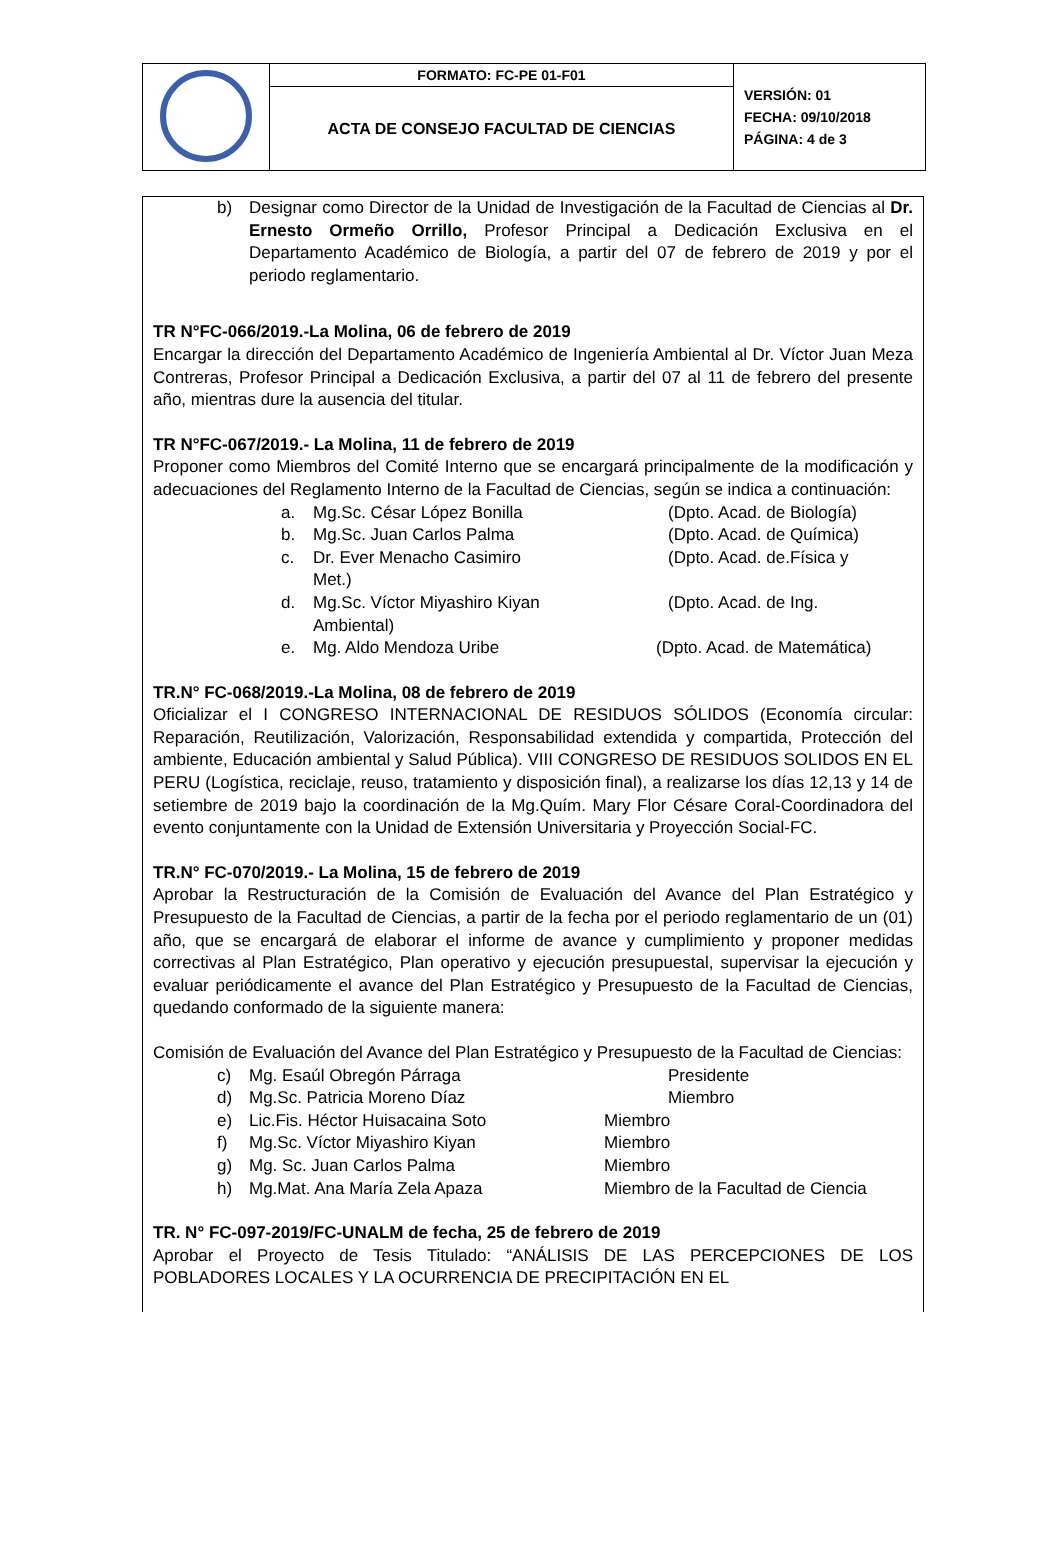| | FORMATO: FC-PE 01-F01 | VERSIÓN: 01 FECHA: 09/10/2018 PÁGINA: 4 de 3 |
| | ACTA DE CONSEJO FACULTAD DE CIENCIAS | |
b) Designar como Director de la Unidad de Investigación de la Facultad de Ciencias al Dr. Ernesto Ormeño Orrillo, Profesor Principal a Dedicación Exclusiva en el Departamento Académico de Biología, a partir del 07 de febrero de 2019 y por el periodo reglamentario.
TR N°FC-066/2019.-La Molina, 06 de febrero de 2019
Encargar la dirección del Departamento Académico de Ingeniería Ambiental al Dr. Víctor Juan Meza Contreras, Profesor Principal a Dedicación Exclusiva, a partir del 07 al 11 de febrero del presente año, mientras dure la ausencia del titular.
TR N°FC-067/2019.- La Molina, 11 de febrero de 2019
Proponer como Miembros del Comité Interno que se encargará principalmente de la modificación y adecuaciones del Reglamento Interno de la Facultad de Ciencias, según se indica a continuación:
a. Mg.Sc. César López Bonilla (Dpto. Acad. de Biología)
b. Mg.Sc. Juan Carlos Palma (Dpto. Acad. de Química)
c. Dr. Ever Menacho Casimiro (Dpto. Acad. de.Física y
Met.)
d. Mg.Sc. Víctor Miyashiro Kiyan (Dpto. Acad. de Ing.
Ambiental)
e. Mg. Aldo Mendoza Uribe (Dpto. Acad. de Matemática)
TR.N° FC-068/2019.-La Molina, 08 de febrero de 2019
Oficializar el I CONGRESO INTERNACIONAL DE RESIDUOS SÓLIDOS (Economía circular: Reparación, Reutilización, Valorización, Responsabilidad extendida y compartida, Protección del ambiente, Educación ambiental y Salud Pública). VIII CONGRESO DE RESIDUOS SOLIDOS EN EL PERU (Logística, reciclaje, reuso, tratamiento y disposición final), a realizarse los días 12,13 y 14 de setiembre de 2019 bajo la coordinación de la Mg.Quím. Mary Flor Césare Coral-Coordinadora del evento conjuntamente con la Unidad de Extensión Universitaria y Proyección Social-FC.
TR.N° FC-070/2019.- La Molina, 15 de febrero de 2019
Aprobar la Restructuración de la Comisión de Evaluación del Avance del Plan Estratégico y Presupuesto de la Facultad de Ciencias, a partir de la fecha por el periodo reglamentario de un (01) año, que se encargará de elaborar el informe de avance y cumplimiento y proponer medidas correctivas al Plan Estratégico, Plan operativo y ejecución presupuestal, supervisar la ejecución y evaluar periódicamente el avance del Plan Estratégico y Presupuesto de la Facultad de Ciencias, quedando conformado de la siguiente manera:
Comisión de Evaluación del Avance del Plan Estratégico y Presupuesto de la Facultad de Ciencias:
c) Mg. Esaúl Obregón Párraga Presidente
d) Mg.Sc. Patricia Moreno Díaz Miembro
e) Lic.Fis. Héctor Huisacaina Soto Miembro
f) Mg.Sc. Víctor Miyashiro Kiyan Miembro
g) Mg. Sc. Juan Carlos Palma Miembro
h) Mg.Mat. Ana María Zela Apaza Miembro de la Facultad de Ciencia
TR. N° FC-097-2019/FC-UNALM de fecha, 25 de febrero de 2019
Aprobar el Proyecto de Tesis Titulado: “ANÁLISIS DE LAS PERCEPCIONES DE LOS POBLADORES LOCALES Y LA OCURRENCIA DE PRECIPITACIÓN EN EL